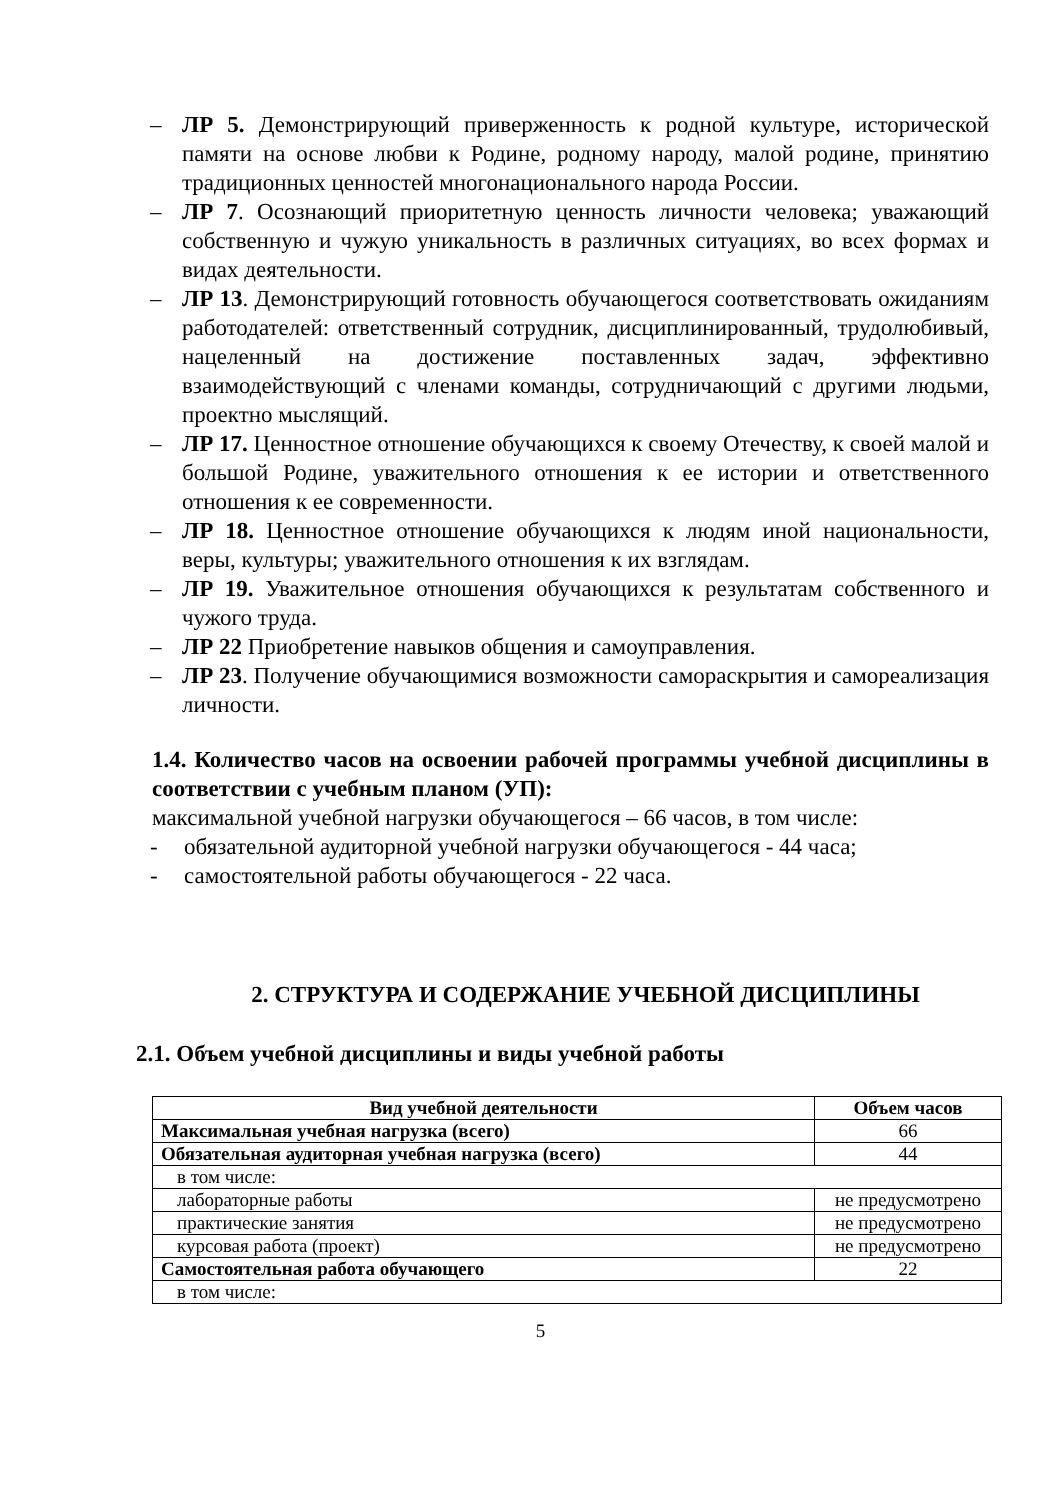– ЛР 5. Демонстрирующий приверженность к родной культуре, исторической памяти на основе любви к Родине, родному народу, малой родине, принятию традиционных ценностей многонационального народа России.
– ЛР 7. Осознающий приоритетную ценность личности человека; уважающий собственную и чужую уникальность в различных ситуациях, во всех формах и видах деятельности.
– ЛР 13. Демонстрирующий готовность обучающегося соответствовать ожиданиям работодателей: ответственный сотрудник, дисциплинированный, трудолюбивый, нацеленный на достижение поставленных задач, эффективно взаимодействующий с членами команды, сотрудничающий с другими людьми, проектно мыслящий.
– ЛР 17. Ценностное отношение обучающихся к своему Отечеству, к своей малой и большой Родине, уважительного отношения к ее истории и ответственного отношения к ее современности.
– ЛР 18. Ценностное отношение обучающихся к людям иной национальности, веры, культуры; уважительного отношения к их взглядам.
– ЛР 19. Уважительное отношения обучающихся к результатам собственного и чужого труда.
– ЛР 22 Приобретение навыков общения и самоуправления.
– ЛР 23. Получение обучающимися возможности самораскрытия и самореализация личности.
1.4. Количество часов на освоении рабочей программы учебной дисциплины в соответствии с учебным планом (УП):
максимальной учебной нагрузки обучающегося – 66 часов, в том числе:
- обязательной аудиторной учебной нагрузки обучающегося - 44 часа;
- самостоятельной работы обучающегося - 22 часа.
2. СТРУКТУРА И СОДЕРЖАНИЕ УЧЕБНОЙ ДИСЦИПЛИНЫ
2.1. Объем учебной дисциплины и виды учебной работы
| Вид учебной деятельности | Объем часов |
| --- | --- |
| Максимальная учебная нагрузка (всего) | 66 |
| Обязательная аудиторная учебная нагрузка (всего) | 44 |
| в том числе: | |
| лабораторные работы | не предусмотрено |
| практические занятия | не предусмотрено |
| курсовая работа (проект) | не предусмотрено |
| Самостоятельная работа обучающего | 22 |
| в том числе: | |
5